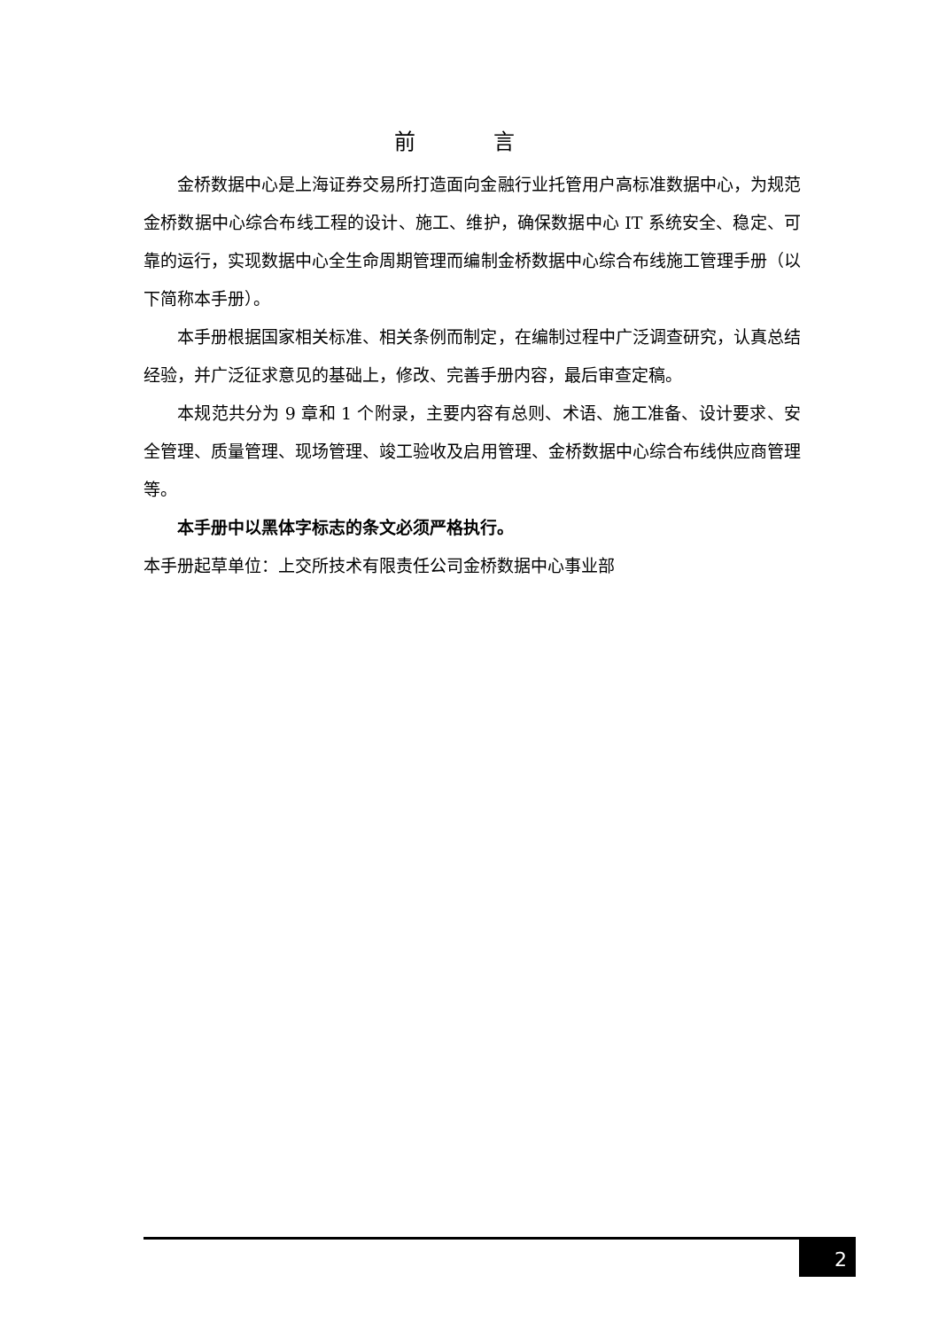前 言
金桥数据中心是上海证券交易所打造面向金融行业托管用户高标准数据中心，为规范金桥数据中心综合布线工程的设计、施工、维护，确保数据中心 IT 系统安全、稳定、可靠的运行，实现数据中心全生命周期管理而编制金桥数据中心综合布线施工管理手册（以下简称本手册）。
本手册根据国家相关标准、相关条例而制定，在编制过程中广泛调查研究，认真总结经验，并广泛征求意见的基础上，修改、完善手册内容，最后审查定稿。
本规范共分为 9 章和 1 个附录，主要内容有总则、术语、施工准备、设计要求、安全管理、质量管理、现场管理、竣工验收及启用管理、金桥数据中心综合布线供应商管理等。
本手册中以黑体字标志的条文必须严格执行。
本手册起草单位：上交所技术有限责任公司金桥数据中心事业部
2